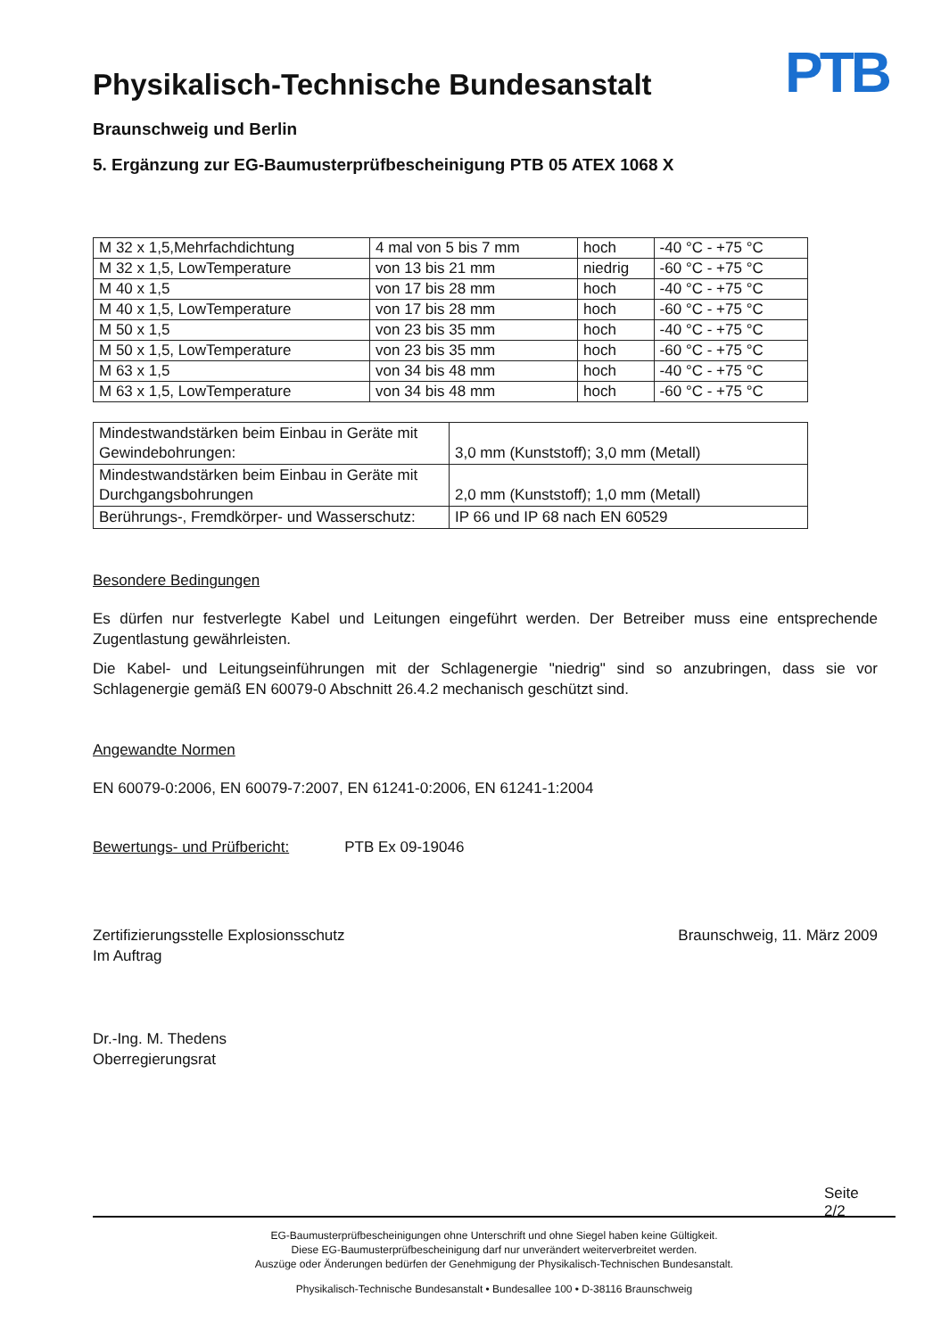PTB
Physikalisch-Technische Bundesanstalt
Braunschweig und Berlin
5. Ergänzung zur EG-Baumusterprüfbescheinigung PTB 05 ATEX 1068 X
| M 32 x 1,5,Mehrfachdichtung | 4 mal von 5 bis 7 mm | hoch | -40 °C - +75 °C |
| M 32 x 1,5, LowTemperature | von 13 bis 21 mm | niedrig | -60 °C - +75 °C |
| M 40 x 1,5 | von 17 bis 28 mm | hoch | -40 °C - +75 °C |
| M 40 x 1,5, LowTemperature | von 17 bis 28 mm | hoch | -60 °C - +75 °C |
| M 50 x 1,5 | von 23 bis 35 mm | hoch | -40 °C - +75 °C |
| M 50 x 1,5, LowTemperature | von 23 bis 35 mm | hoch | -60 °C - +75 °C |
| M 63 x 1,5 | von 34 bis 48 mm | hoch | -40 °C - +75 °C |
| M 63 x 1,5, LowTemperature | von 34 bis 48 mm | hoch | -60 °C - +75 °C |
| Mindestwandstärken beim Einbau in Geräte mit Gewindebohrungen: | 3,0 mm (Kunststoff); 3,0 mm (Metall) |
| Mindestwandstärken beim Einbau in Geräte mit Durchgangsbohrungen | 2,0 mm (Kunststoff); 1,0 mm (Metall) |
| Berührungs-, Fremdkörper- und Wasserschutz: | IP 66 und IP 68 nach EN 60529 |
Besondere Bedingungen
Es dürfen nur festverlegte Kabel und Leitungen eingeführt werden. Der Betreiber muss eine entsprechende Zugentlastung gewährleisten.
Die Kabel- und Leitungseinführungen mit der Schlagenergie "niedrig" sind so anzubringen, dass sie vor Schlagenergie gemäß EN 60079-0 Abschnitt 26.4.2 mechanisch geschützt sind.
Angewandte Normen
EN 60079-0:2006, EN 60079-7:2007, EN 61241-0:2006, EN 61241-1:2004
Bewertungs- und Prüfbericht: PTB Ex 09-19046
Zertifizierungsstelle Explosionsschutz
Im Auftrag
Dr.-Ing. M. Thedens
Oberregierungsrat
Braunschweig, 11. März 2009
Seite 2/2
EG-Baumusterprüfbescheinigungen ohne Unterschrift und ohne Siegel haben keine Gültigkeit.
Diese EG-Baumusterprüfbescheinigung darf nur unverändert weiterverbreitet werden.
Auszüge oder Änderungen bedürfen der Genehmigung der Physikalisch-Technischen Bundesanstalt.
Physikalisch-Technische Bundesanstalt • Bundesallee 100 • D-38116 Braunschweig